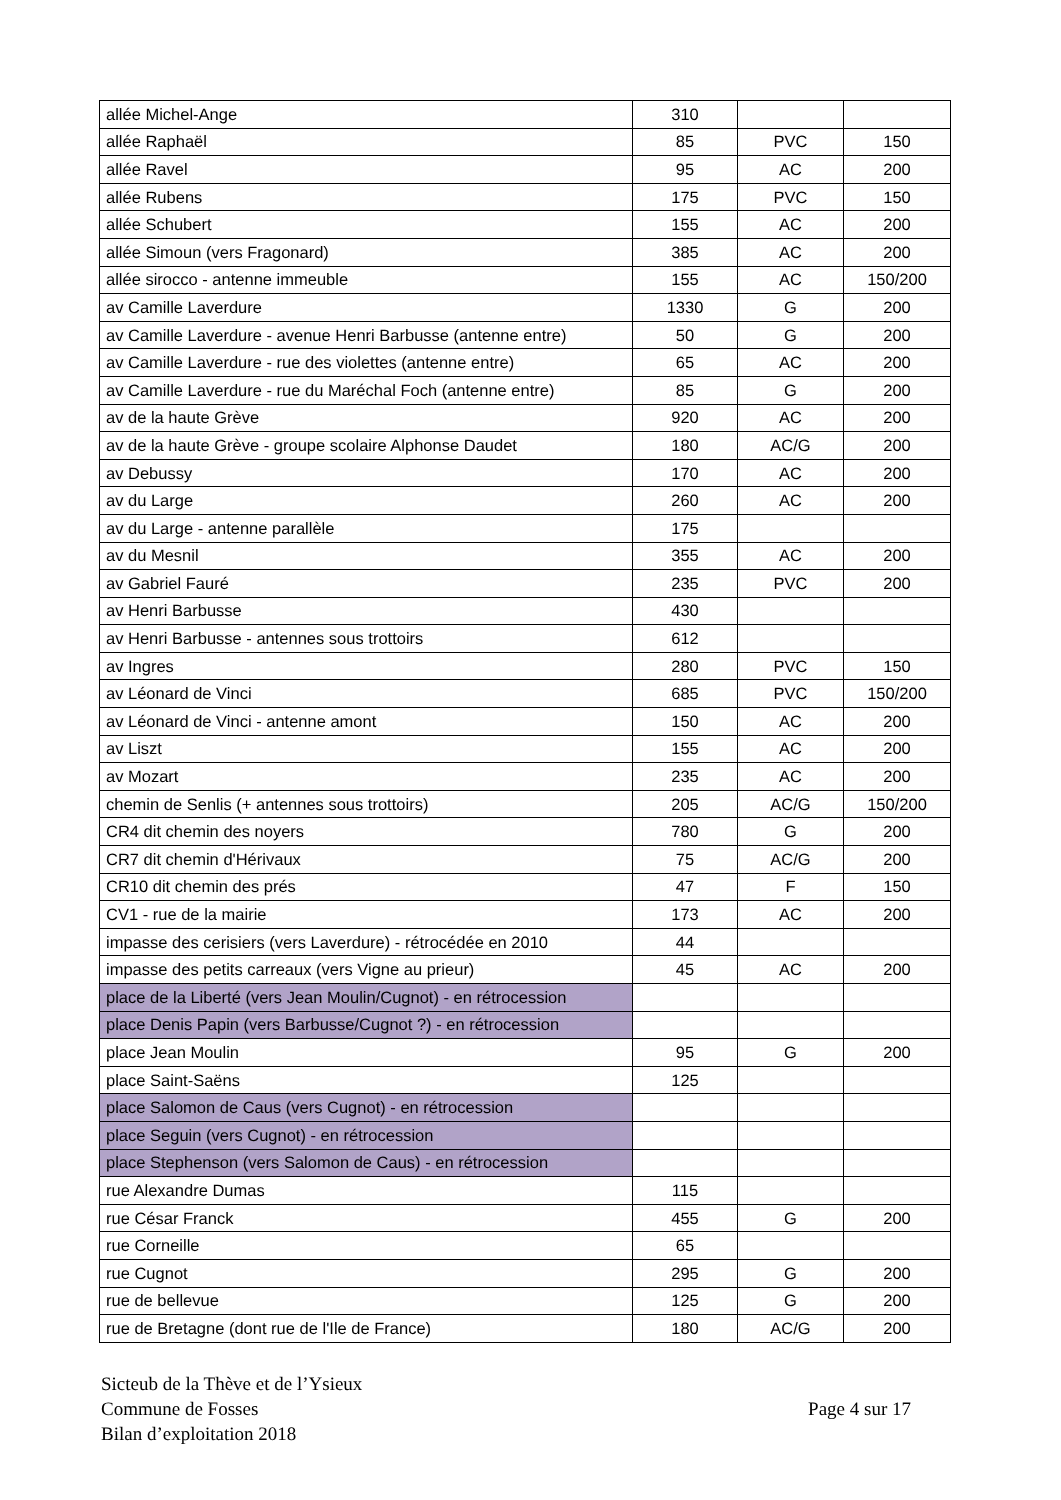| allée Michel-Ange | 310 | | |
| allée Raphaël | 85 | PVC | 150 |
| allée Ravel | 95 | AC | 200 |
| allée Rubens | 175 | PVC | 150 |
| allée Schubert | 155 | AC | 200 |
| allée Simoun (vers Fragonard) | 385 | AC | 200 |
| allée sirocco - antenne immeuble | 155 | AC | 150/200 |
| av Camille Laverdure | 1330 | G | 200 |
| av Camille Laverdure - avenue Henri Barbusse (antenne entre) | 50 | G | 200 |
| av Camille Laverdure - rue des violettes (antenne entre) | 65 | AC | 200 |
| av Camille Laverdure - rue du Maréchal Foch (antenne entre) | 85 | G | 200 |
| av de la haute Grève | 920 | AC | 200 |
| av de la haute Grève - groupe scolaire Alphonse Daudet | 180 | AC/G | 200 |
| av Debussy | 170 | AC | 200 |
| av du Large | 260 | AC | 200 |
| av du Large - antenne parallèle | 175 | | |
| av du Mesnil | 355 | AC | 200 |
| av Gabriel Fauré | 235 | PVC | 200 |
| av Henri Barbusse | 430 | | |
| av Henri Barbusse - antennes sous trottoirs | 612 | | |
| av Ingres | 280 | PVC | 150 |
| av Léonard de Vinci | 685 | PVC | 150/200 |
| av Léonard de Vinci - antenne amont | 150 | AC | 200 |
| av Liszt | 155 | AC | 200 |
| av Mozart | 235 | AC | 200 |
| chemin de Senlis (+ antennes sous trottoirs) | 205 | AC/G | 150/200 |
| CR4 dit chemin des noyers | 780 | G | 200 |
| CR7 dit chemin d'Hérivaux | 75 | AC/G | 200 |
| CR10 dit chemin des prés | 47 | F | 150 |
| CV1 - rue de la mairie | 173 | AC | 200 |
| impasse des cerisiers (vers Laverdure) - rétrocédée en 2010 | 44 | | |
| impasse des petits carreaux (vers Vigne au prieur) | 45 | AC | 200 |
| place de la Liberté (vers Jean Moulin/Cugnot) - en rétrocession | | | |
| place Denis Papin (vers Barbusse/Cugnot ?) - en rétrocession | | | |
| place Jean Moulin | 95 | G | 200 |
| place Saint-Saëns | 125 | | |
| place Salomon de Caus (vers Cugnot) - en rétrocession | | | |
| place Seguin (vers Cugnot) - en rétrocession | | | |
| place Stephenson (vers Salomon de Caus) - en rétrocession | | | |
| rue Alexandre Dumas | 115 | | |
| rue César Franck | 455 | G | 200 |
| rue Corneille | 65 | | |
| rue Cugnot | 295 | G | 200 |
| rue de bellevue | 125 | G | 200 |
| rue de Bretagne (dont rue de l'Ile de France) | 180 | AC/G | 200 |
Sicteub de la Thève et de l’Ysieux
Commune de Fosses Page 4 sur 17
Bilan d’exploitation 2018